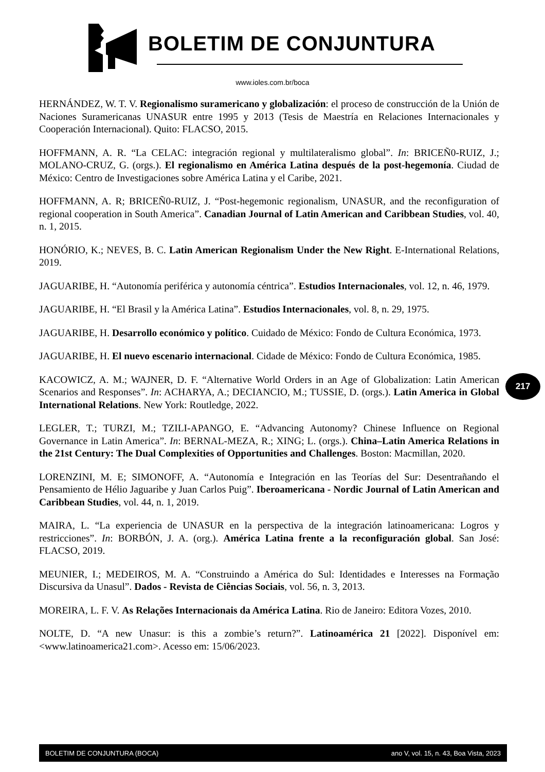BOLETIM DE CONJUNTURA
www.ioles.com.br/boca
HERNÁNDEZ, W. T. V. Regionalismo suramericano y globalización: el proceso de construcción de la Unión de Naciones Suramericanas UNASUR entre 1995 y 2013 (Tesis de Maestría en Relaciones Internacionales y Cooperación Internacional). Quito: FLACSO, 2015.
HOFFMANN, A. R. “La CELAC: integración regional y multilateralismo global”. In: BRICEÑ0-RUIZ, J.; MOLANO-CRUZ, G. (orgs.). El regionalismo en América Latina después de la post-hegemonía. Ciudad de México: Centro de Investigaciones sobre América Latina y el Caribe, 2021.
HOFFMANN, A. R; BRICEÑ0-RUIZ, J. “Post-hegemonic regionalism, UNASUR, and the reconfiguration of regional cooperation in South America”. Canadian Journal of Latin American and Caribbean Studies, vol. 40, n. 1, 2015.
HONÓRIO, K.; NEVES, B. C. Latin American Regionalism Under the New Right. E-International Relations, 2019.
JAGUARIBE, H. “Autonomía periférica y autonomía céntrica”. Estudios Internacionales, vol. 12, n. 46, 1979.
JAGUARIBE, H. “El Brasil y la América Latina”. Estudios Internacionales, vol. 8, n. 29, 1975.
JAGUARIBE, H. Desarrollo económico y político. Cuidado de México: Fondo de Cultura Económica, 1973.
JAGUARIBE, H. El nuevo escenario internacional. Cidade de México: Fondo de Cultura Económica, 1985.
KACOWICZ, A. M.; WAJNER, D. F. “Alternative World Orders in an Age of Globalization: Latin American Scenarios and Responses”. In: ACHARYA, A.; DECIANCIO, M.; TUSSIE, D. (orgs.). Latin America in Global International Relations. New York: Routledge, 2022.
LEGLER, T.; TURZI, M.; TZILI-APANGO, E. “Advancing Autonomy? Chinese Influence on Regional Governance in Latin America”. In: BERNAL-MEZA, R.; XING; L. (orgs.). China–Latin America Relations in the 21st Century: The Dual Complexities of Opportunities and Challenges. Boston: Macmillan, 2020.
LORENZINI, M. E; SIMONOFF, A. “Autonomía e Integración en las Teorías del Sur: Desentrañando el Pensamiento de Hélio Jaguaribe y Juan Carlos Puig”. Iberoamericana - Nordic Journal of Latin American and Caribbean Studies, vol. 44, n. 1, 2019.
MAIRA, L. “La experiencia de UNASUR en la perspectiva de la integración latinoamericana: Logros y restricciones”. In: BORBÓN, J. A. (org.). América Latina frente a la reconfiguración global. San José: FLACSO, 2019.
MEUNIER, I.; MEDEIROS, M. A. “Construindo a América do Sul: Identidades e Interesses na Formação Discursiva da Unasul”. Dados - Revista de Ciências Sociais, vol. 56, n. 3, 2013.
MOREIRA, L. F. V. As Relações Internacionais da América Latina. Rio de Janeiro: Editora Vozes, 2010.
NOLTE, D. “A new Unasur: is this a zombie’s return?”. Latinoamérica 21 [2022]. Disponível em: <www.latinoamerica21.com>. Acesso em: 15/06/2023.
217
BOLETIM DE CONJUNTURA (BOCA) ano V, vol. 15, n. 43, Boa Vista, 2023